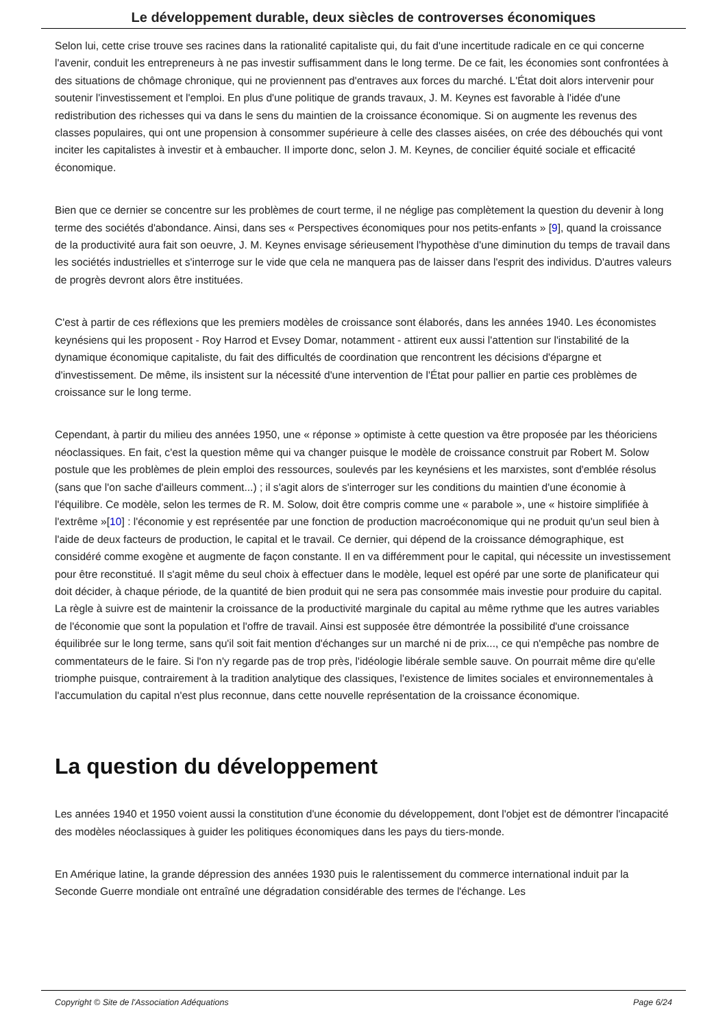Le développement durable, deux siècles de controverses économiques
Selon lui, cette crise trouve ses racines dans la rationalité capitaliste qui, du fait d'une incertitude radicale en ce qui concerne l'avenir, conduit les entrepreneurs à ne pas investir suffisamment dans le long terme. De ce fait, les économies sont confrontées à des situations de chômage chronique, qui ne proviennent pas d'entraves aux forces du marché. L'État doit alors intervenir pour soutenir l'investissement et l'emploi. En plus d'une politique de grands travaux, J. M. Keynes est favorable à l'idée d'une redistribution des richesses qui va dans le sens du maintien de la croissance économique. Si on augmente les revenus des classes populaires, qui ont une propension à consommer supérieure à celle des classes aisées, on crée des débouchés qui vont inciter les capitalistes à investir et à embaucher. Il importe donc, selon J. M. Keynes, de concilier équité sociale et efficacité économique.
Bien que ce dernier se concentre sur les problèmes de court terme, il ne néglige pas complètement la question du devenir à long terme des sociétés d'abondance. Ainsi, dans ses « Perspectives économiques pour nos petits-enfants » [9], quand la croissance de la productivité aura fait son oeuvre, J. M. Keynes envisage sérieusement l'hypothèse d'une diminution du temps de travail dans les sociétés industrielles et s'interroge sur le vide que cela ne manquera pas de laisser dans l'esprit des individus. D'autres valeurs de progrès devront alors être instituées.
C'est à partir de ces réflexions que les premiers modèles de croissance sont élaborés, dans les années 1940. Les économistes keynésiens qui les proposent - Roy Harrod et Evsey Domar, notamment - attirent eux aussi l'attention sur l'instabilité de la dynamique économique capitaliste, du fait des difficultés de coordination que rencontrent les décisions d'épargne et d'investissement. De même, ils insistent sur la nécessité d'une intervention de l'État pour pallier en partie ces problèmes de croissance sur le long terme.
Cependant, à partir du milieu des années 1950, une « réponse » optimiste à cette question va être proposée par les théoriciens néoclassiques. En fait, c'est la question même qui va changer puisque le modèle de croissance construit par Robert M. Solow postule que les problèmes de plein emploi des ressources, soulevés par les keynésiens et les marxistes, sont d'emblée résolus (sans que l'on sache d'ailleurs comment...) ; il s'agit alors de s'interroger sur les conditions du maintien d'une économie à l'équilibre. Ce modèle, selon les termes de R. M. Solow, doit être compris comme une « parabole », une « histoire simplifiée à l'extrême »[10] : l'économie y est représentée par une fonction de production macroéconomique qui ne produit qu'un seul bien à l'aide de deux facteurs de production, le capital et le travail. Ce dernier, qui dépend de la croissance démographique, est considéré comme exogène et augmente de façon constante. Il en va différemment pour le capital, qui nécessite un investissement pour être reconstitué. Il s'agit même du seul choix à effectuer dans le modèle, lequel est opéré par une sorte de planificateur qui doit décider, à chaque période, de la quantité de bien produit qui ne sera pas consommée mais investie pour produire du capital. La règle à suivre est de maintenir la croissance de la productivité marginale du capital au même rythme que les autres variables de l'économie que sont la population et l'offre de travail. Ainsi est supposée être démontrée la possibilité d'une croissance équilibrée sur le long terme, sans qu'il soit fait mention d'échanges sur un marché ni de prix..., ce qui n'empêche pas nombre de commentateurs de le faire. Si l'on n'y regarde pas de trop près, l'idéologie libérale semble sauve. On pourrait même dire qu'elle triomphe puisque, contrairement à la tradition analytique des classiques, l'existence de limites sociales et environnementales à l'accumulation du capital n'est plus reconnue, dans cette nouvelle représentation de la croissance économique.
La question du développement
Les années 1940 et 1950 voient aussi la constitution d'une économie du développement, dont l'objet est de démontrer l'incapacité des modèles néoclassiques à guider les politiques économiques dans les pays du tiers-monde.
En Amérique latine, la grande dépression des années 1930 puis le ralentissement du commerce international induit par la Seconde Guerre mondiale ont entraîné une dégradation considérable des termes de l'échange. Les
Copyright © Site de l'Association Adéquations Page 6/24